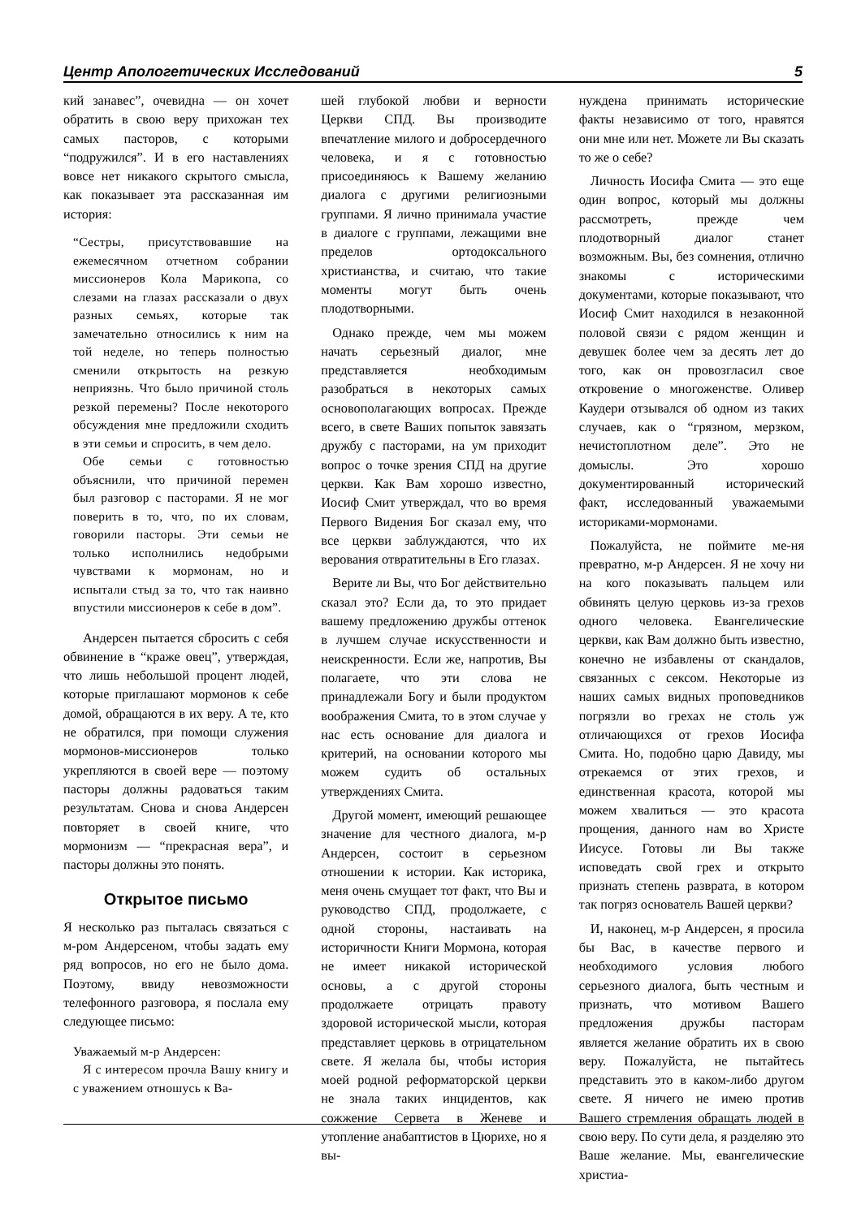Центр Апологетических Исследований 5
кий занавес”, очевидна — он хочет обратить в свою веру прихожан тех самых пасторов, с которыми “подружился”. И в его наставлениях вовсе нет никакого скрытого смысла, как показывает эта рассказанная им история:
“Сестры, присутствовавшие на ежемесячном отчетном собрании миссионеров Кола Марикопа, со слезами на глазах рассказали о двух разных семьях, которые так замечательно относились к ним на той неделе, но теперь полностью сменили открытость на резкую неприязнь. Что было причиной столь резкой перемены? После некоторого обсуждения мне предложили сходить в эти семьи и спросить, в чем дело.
Обе семьи с готовностью объяснили, что причиной перемен был разговор с пасторами. Я не мог поверить в то, что, по их словам, говорили пасторы. Эти семьи не только исполнились недобрыми чувствами к мормонам, но и испытали стыд за то, что так наивно впустили миссионеров к себе в дом”.
Андерсен пытается сбросить с себя обвинение в “краже овец”, утверждая, что лишь небольшой процент людей, которые приглашают мормонов к себе домой, обращаются в их веру. А те, кто не обратился, при помощи служения мормонов-миссионеров только укрепляются в своей вере — поэтому пасторы должны радоваться таким результатам. Снова и снова Андерсен повторяет в своей книге, что мормонизм — “прекрасная вера”, и пасторы должны это понять.
Открытое письмо
Я несколько раз пыталась связаться с м-ром Андерсеном, чтобы задать ему ряд вопросов, но его не было дома. Поэтому, ввиду невозможности телефонного разговора, я послала ему следующее письмо:
Уважаемый м-р Андерсен:
Я с интересом прочла Вашу книгу и с уважением отношусь к Ва-
шей глубокой любви и верности Церкви СПД. Вы производите впечатление милого и добросердечного человека, и я с готовностью присоединяюсь к Вашему желанию диалога с другими религиозными группами. Я лично принимала участие в диалоге с группами, лежащими вне пределов ортодоксального христианства, и считаю, что такие моменты могут быть очень плодотворными.
Однако прежде, чем мы можем начать серьезный диалог, мне представляется необходимым разобраться в некоторых самых основополагающих вопросах. Прежде всего, в свете Ваших попыток завязать дружбу с пасторами, на ум приходит вопрос о точке зрения СПД на другие церкви. Как Вам хорошо известно, Иосиф Смит утверждал, что во время Первого Видения Бог сказал ему, что все церкви заблуждаются, что их верования отвратительны в Его глазах.
Верите ли Вы, что Бог действительно сказал это? Если да, то это придает вашему предложению дружбы оттенок в лучшем случае искусственности и неискренности. Если же, напротив, Вы полагаете, что эти слова не принадлежали Богу и были продуктом воображения Смита, то в этом случае у нас есть основание для диалога и критерий, на основании которого мы можем судить об остальных утверждениях Смита.
Другой момент, имеющий решающее значение для честного диалога, м-р Андерсен, состоит в серьезном отношении к истории. Как историка, меня очень смущает тот факт, что Вы и руководство СПД, продолжаете, с одной стороны, настаивать на историчности Книги Мормона, которая не имеет никакой исторической основы, а с другой стороны продолжаете отрицать правоту здоровой исторической мысли, которая представляет церковь в отрицательном свете. Я желала бы, чтобы история моей родной реформаторской церкви не знала таких инцидентов, как сожжение Сервета в Женеве и утопление анабаптистов в Цюрихе, но я вы-
нуждена принимать исторические факты независимо от того, нравятся они мне или нет. Можете ли Вы сказать то же о себе?
Личность Иосифа Смита — это еще один вопрос, который мы должны рассмотреть, прежде чем плодотворный диалог станет возможным. Вы, без сомнения, отлично знакомы с историческими документами, которые показывают, что Иосиф Смит находился в незаконной половой связи с рядом женщин и девушек более чем за десять лет до того, как он провозгласил свое откровение о многоженстве. Оливер Каудери отзывался об одном из таких случаев, как о “грязном, мерзком, нечистоплотном деле”. Это не домыслы. Это хорошо документированный исторический факт, исследованный уважаемыми историками-мормонами.
Пожалуйста, не поймите ме-ня превратно, м-р Андерсен. Я не хочу ни на кого показывать пальцем или обвинять целую церковь из-за грехов одного человека. Евангелические церкви, как Вам должно быть известно, конечно не избавлены от скандалов, связанных с сексом. Некоторые из наших самых видных проповедников погрязли во грехах не столь уж отличающихся от грехов Иосифа Смита. Но, подобно царю Давиду, мы отрекаемся от этих грехов, и единственная красота, которой мы можем хвалиться — это красота прощения, данного нам во Христе Иисусе. Готовы ли Вы также исповедать свой грех и открыто признать степень разврата, в котором так погряз основатель Вашей церкви?
И, наконец, м-р Андерсен, я просила бы Вас, в качестве первого и необходимого условия любого серьезного диалога, быть честным и признать, что мотивом Вашего предложения дружбы пасторам является желание обратить их в свою веру. Пожалуйста, не пытайтесь представить это в каком-либо другом свете. Я ничего не имею против Вашего стремления обращать людей в свою веру. По сути дела, я разделяю это Ваше желание. Мы, евангелические христиа-